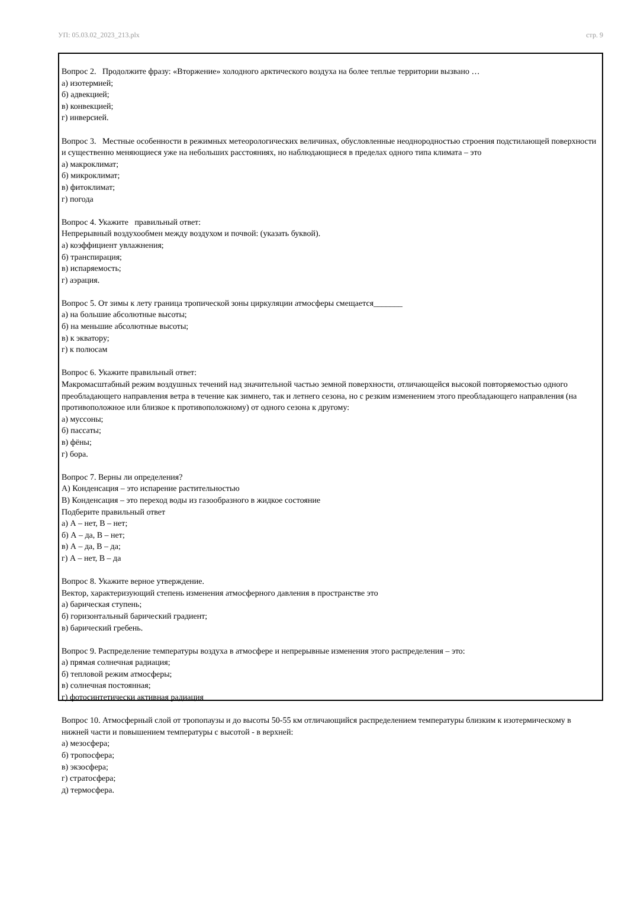УП: 05.03.02_2023_213.plx стр. 9
Вопрос 2. Продолжите фразу: «Вторжение» холодного арктического воздуха на более теплые территории вызвано …
а) изотермией;
б) адвекцией;
в) конвекцией;
г) инверсией.
Вопрос 3. Местные особенности в режимных метеорологических величинах, обусловленные неоднородностью строения подстилающей поверхности и существенно меняющиеся уже на небольших расстояниях, но наблюдающиеся в пределах одного типа климата – это
а) макроклимат;
б) микроклимат;
в) фитоклимат;
г) погода
Вопрос 4. Укажите правильный ответ:
Непрерывный воздухообмен между воздухом и почвой: (указать буквой).
а) коэффициент увлажнения;
б) транспирация;
в) испаряемость;
г) аэрация.
Вопрос 5. От зимы к лету граница тропической зоны циркуляции атмосферы смещается_______
а) на большие абсолютные высоты;
б) на меньшие абсолютные высоты;
в) к экватору;
г) к полюсам
Вопрос 6. Укажите правильный ответ:
Макромасштабный режим воздушных течений над значительной частью земной поверхности, отличающейся высокой повторяемостью одного преобладающего направления ветра в течение как зимнего, так и летнего сезона, но с резким изменением этого преобладающего направления (на противоположное или близкое к противоположному) от одного сезона к другому:
а) муссоны;
б) пассаты;
в) фёны;
г) бора.
Вопрос 7. Верны ли определения?
А) Конденсация – это испарение растительностью
В) Конденсация – это переход воды из газообразного в жидкое состояние
Подберите правильный ответ
а) А – нет, В – нет;
б) А – да, В – нет;
в) А – да, В – да;
г) А – нет, В – да
Вопрос 8. Укажите верное утверждение.
Вектор, характеризующий степень изменения атмосферного давления в пространстве это
а) барическая ступень;
б) горизонтальный барический градиент;
в) барический гребень.
Вопрос 9. Распределение температуры воздуха в атмосфере и непрерывные изменения этого распределения – это:
а) прямая солнечная радиация;
б) тепловой режим атмосферы;
в) солнечная постоянная;
г) фотосинтетически активная радиация
Вопрос 10. Атмосферный слой от тропопаузы и до высоты 50-55 км отличающийся распределением температуры близким к изотермическому в нижней части и повышением температуры с высотой - в верхней:
а) мезосфера;
б) тропосфера;
в) экзосфера;
г) стратосфера;
д) термосфера.